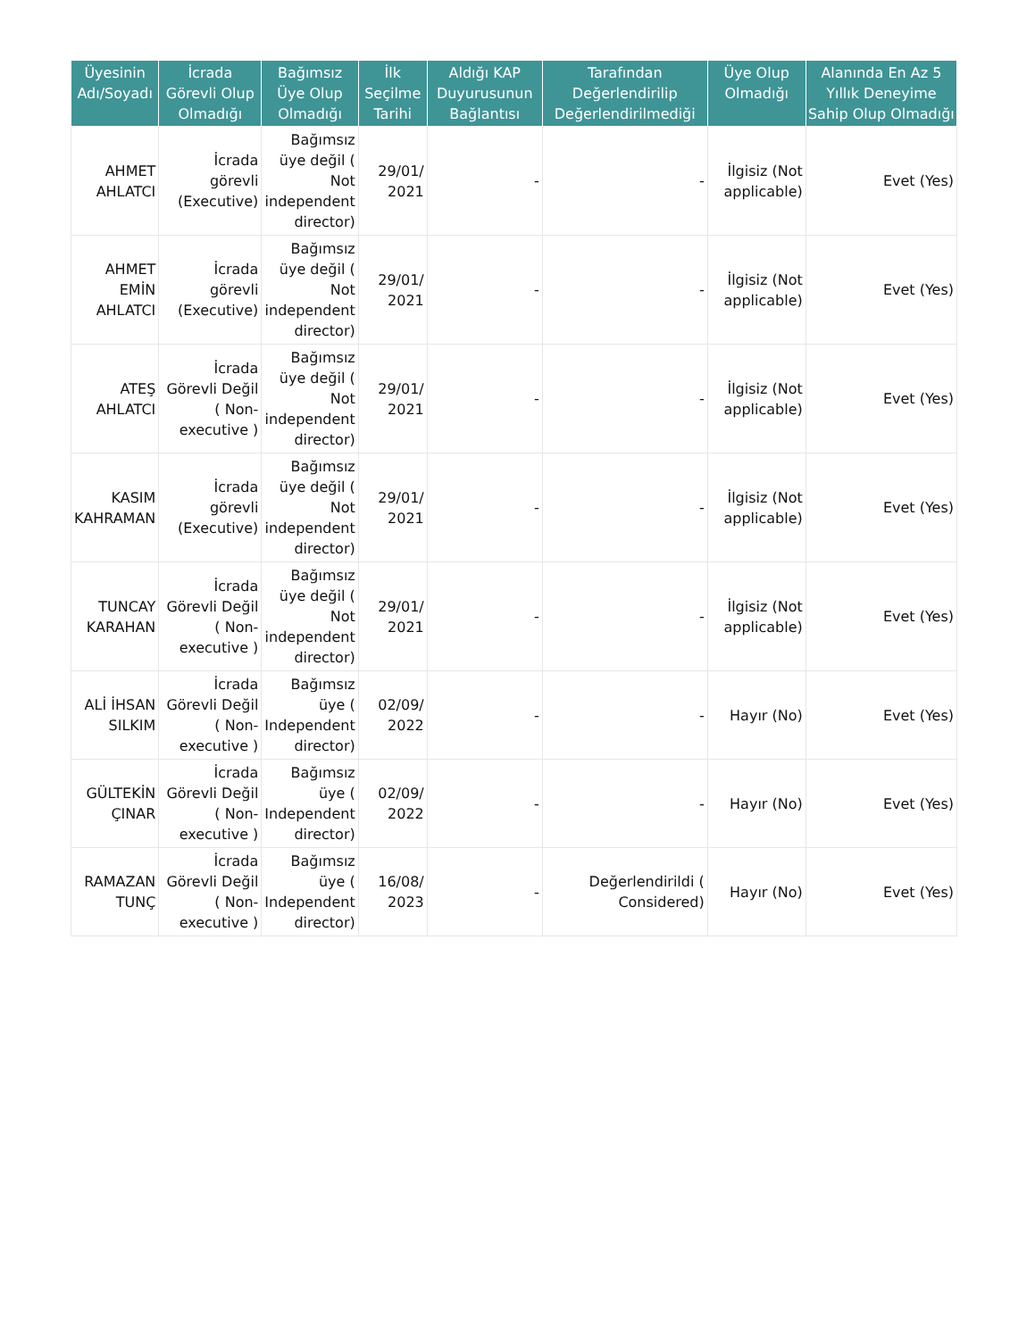| Üyesinin Adı/Soyadı | İcrada Görevli Olup Olmadığı | Bağımsız Üye Olup Olmadığı | İlk Seçilme Tarihi | Aldığı KAP Duyurusunun Bağlantısı | Tarafından Değerlendirilip Değerlendirilmediği | Üye Olup Olmadığı | Alanında En Az 5 Yıllık Deneyime Sahip Olup Olmadığı |
| --- | --- | --- | --- | --- | --- | --- | --- |
| AHMET AHLATCI | İcrada görevli (Executive) | Bağımsız üye değil ( Not independent director) | 29/01/ 2021 | - | - | İlgisiz (Not applicable) | Evet (Yes) |
| AHMET EMİN AHLATCI | İcrada görevli (Executive) | Bağımsız üye değil ( Not independent director) | 29/01/ 2021 | - | - | İlgisiz (Not applicable) | Evet (Yes) |
| ATEŞ AHLATCI | İcrada Görevli Değil ( Non-executive ) | Bağımsız üye değil ( Not independent director) | 29/01/ 2021 | - | - | İlgisiz (Not applicable) | Evet (Yes) |
| KASIM KAHRAMAN | İcrada görevli (Executive) | Bağımsız üye değil ( Not independent director) | 29/01/ 2021 | - | - | İlgisiz (Not applicable) | Evet (Yes) |
| TUNCAY KARAHAN | İcrada Görevli Değil ( Non-executive ) | Bağımsız üye değil ( Not independent director) | 29/01/ 2021 | - | - | İlgisiz (Not applicable) | Evet (Yes) |
| ALİ İHSAN SILKIM | İcrada Görevli Değil ( Non-executive ) | Bağımsız üye ( Independent director) | 02/09/ 2022 | - | - | Hayır (No) | Evet (Yes) |
| GÜLTEKİN ÇINAR | İcrada Görevli Değil ( Non-executive ) | Bağımsız üye ( Independent director) | 02/09/ 2022 | - | - | Hayır (No) | Evet (Yes) |
| RAMAZAN TUNÇ | İcrada Görevli Değil ( Non-executive ) | Bağımsız üye ( Independent director) | 16/08/ 2023 | - | Değerlendirildi ( Considered) | Hayır (No) | Evet (Yes) |